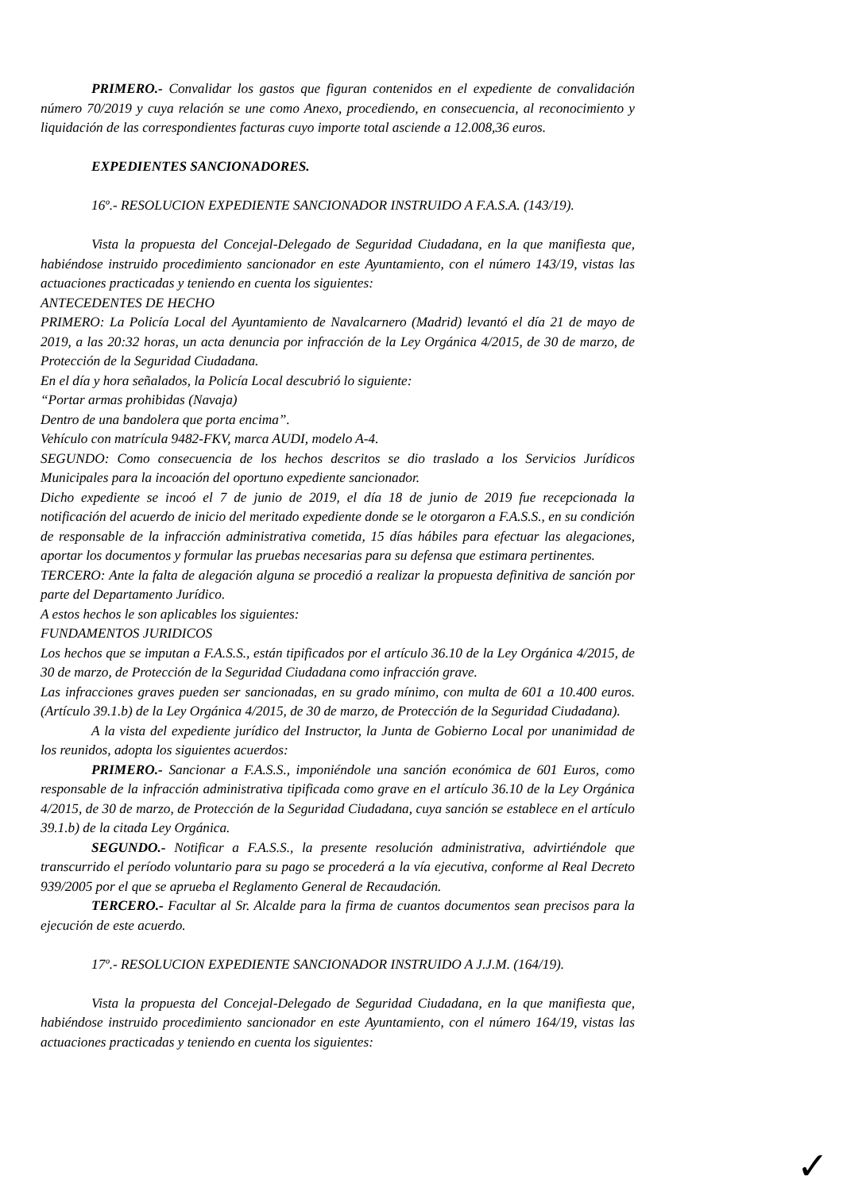PRIMERO.- Convalidar los gastos que figuran contenidos en el expediente de convalidación número 70/2019 y cuya relación se une como Anexo, procediendo, en consecuencia, al reconocimiento y liquidación de las correspondientes facturas cuyo importe total asciende a 12.008,36 euros.
EXPEDIENTES SANCIONADORES.
16º.- RESOLUCION EXPEDIENTE SANCIONADOR INSTRUIDO A F.A.S.A. (143/19).
Vista la propuesta del Concejal-Delegado de Seguridad Ciudadana, en la que manifiesta que, habiéndose instruido procedimiento sancionador en este Ayuntamiento, con el número 143/19, vistas las actuaciones practicadas y teniendo en cuenta los siguientes:
ANTECEDENTES DE HECHO
PRIMERO: La Policía Local del Ayuntamiento de Navalcarnero (Madrid) levantó el día 21 de mayo de 2019, a las 20:32 horas, un acta denuncia por infracción de la Ley Orgánica 4/2015, de 30 de marzo, de Protección de la Seguridad Ciudadana.
En el día y hora señalados, la Policía Local descubrió lo siguiente:
“Portar armas prohibidas (Navaja)
Dentro de una bandolera que porta encima”.
Vehículo con matrícula 9482-FKV, marca AUDI, modelo A-4.
SEGUNDO: Como consecuencia de los hechos descritos se dio traslado a los Servicios Jurídicos Municipales para la incoación del oportuno expediente sancionador.
Dicho expediente se incoó el 7 de junio de 2019, el día 18 de junio de 2019 fue recepcionada la notificación del acuerdo de inicio del meritado expediente donde se le otorgaron a F.A.S.S., en su condición de responsable de la infracción administrativa cometida, 15 días hábiles para efectuar las alegaciones, aportar los documentos y formular las pruebas necesarias para su defensa que estimara pertinentes.
TERCERO: Ante la falta de alegación alguna se procedió a realizar la propuesta definitiva de sanción por parte del Departamento Jurídico.
A estos hechos le son aplicables los siguientes:
FUNDAMENTOS JURIDICOS
Los hechos que se imputan a F.A.S.S., están tipificados por el artículo 36.10 de la Ley Orgánica 4/2015, de 30 de marzo, de Protección de la Seguridad Ciudadana como infracción grave.
Las infracciones graves pueden ser sancionadas, en su grado mínimo, con multa de 601 a 10.400 euros. (Artículo 39.1.b) de la Ley Orgánica 4/2015, de 30 de marzo, de Protección de la Seguridad Ciudadana).
A la vista del expediente jurídico del Instructor, la Junta de Gobierno Local por unanimidad de los reunidos, adopta los siguientes acuerdos:
PRIMERO.- Sancionar a F.A.S.S., imponiéndole una sanción económica de 601 Euros, como responsable de la infracción administrativa tipificada como grave en el artículo 36.10 de la Ley Orgánica 4/2015, de 30 de marzo, de Protección de la Seguridad Ciudadana, cuya sanción se establece en el artículo 39.1.b) de la citada Ley Orgánica.
SEGUNDO.- Notificar a F.A.S.S., la presente resolución administrativa, advirtiéndole que transcurrido el período voluntario para su pago se procederá a la vía ejecutiva, conforme al Real Decreto 939/2005 por el que se aprueba el Reglamento General de Recaudación.
TERCERO.- Facultar al Sr. Alcalde para la firma de cuantos documentos sean precisos para la ejecución de este acuerdo.
17º.- RESOLUCION EXPEDIENTE SANCIONADOR INSTRUIDO A J.J.M. (164/19).
Vista la propuesta del Concejal-Delegado de Seguridad Ciudadana, en la que manifiesta que, habiéndose instruido procedimiento sancionador en este Ayuntamiento, con el número 164/19, vistas las actuaciones practicadas y teniendo en cuenta los siguientes:
✓